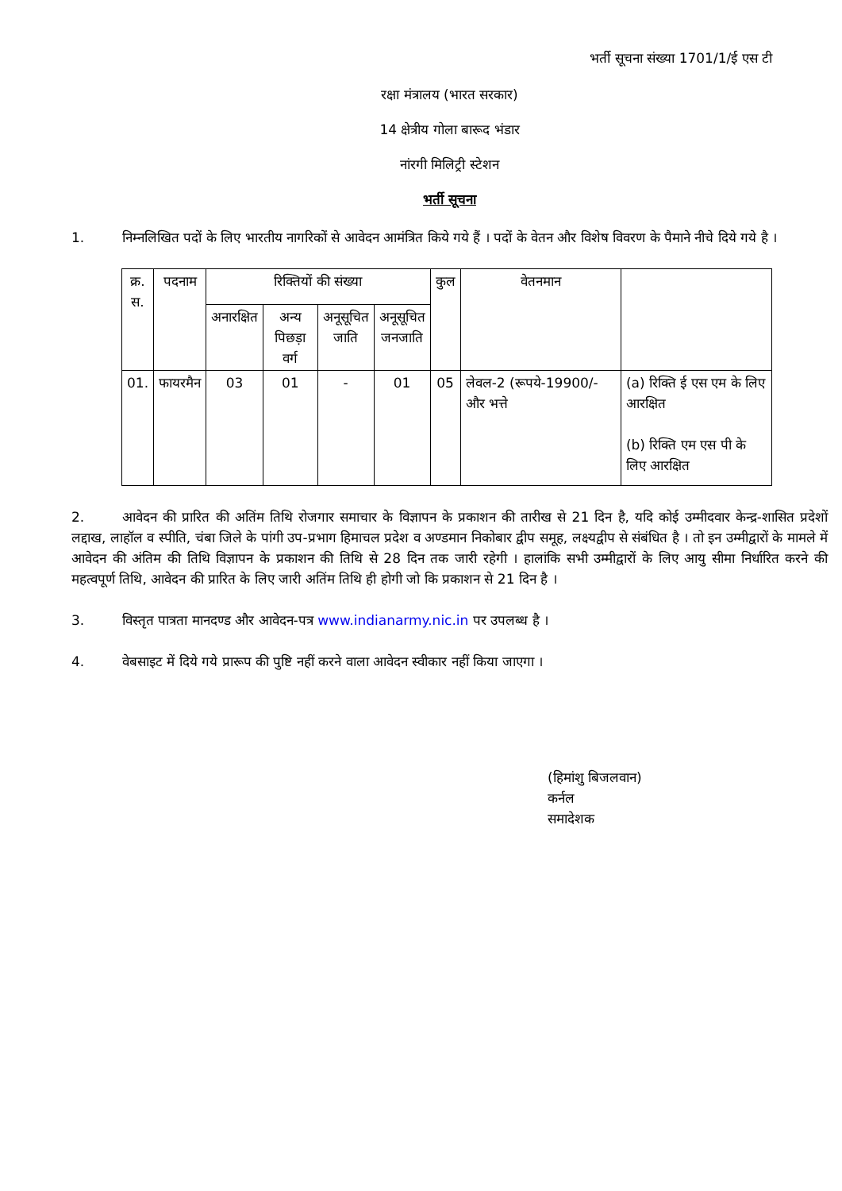भर्ती सूचना संख्या 1701/1/ई एस टी
रक्षा मंत्रालय (भारत सरकार)
14 क्षेत्रीय गोला बारूद भंडार
नांरगी मिलिट्री स्टेशन
भर्ती सूचना
1. निम्नलिखित पदों के लिए भारतीय नागरिकों से आवेदन आमंत्रित किये गये हैं । पदों के वेतन और विशेष विवरण के पैमाने नीचे दिये गये है ।
| क्र. स. | पदनाम | रिक्तियों की संख्या | | | | कुल | वेतनमान | |
| --- | --- | --- | --- | --- | --- | --- | --- | --- |
| | | अनारक्षित | अन्य पिछड़ा वर्ग | अनूसूचित जाति | अनूसूचित जनजाति | | | |
| 01. | फायरमैन | 03 | 01 | - | 01 | 05 | लेवल-2 (रूपये-19900/- और भत्ते | (a) रिक्ति ई एस एम के लिए आरक्षित (b) रिक्ति एम एस पी के लिए आरक्षित |
2. आवेदन की प्रारित की अतिंम तिथि रोजगार समाचार के विज्ञापन के प्रकाशन की तारीख से 21 दिन है, यदि कोई उम्मीदवार केन्द्र-शासित प्रदेशों लद्दाख, लाहॉल व स्पीति, चंबा जिले के पांगी उप-प्रभाग हिमाचल प्रदेश व अण्डमान निकोबार द्वीप समूह, लक्ष्यद्वीप से संबंधित है । तो इन उम्मीद्वारों के मामले में आवेदन की अंतिम की तिथि विज्ञापन के प्रकाशन की तिथि से 28 दिन तक जारी रहेगी । हालांकि सभी उम्मीद्वारों के लिए आयु सीमा निर्धारित करने की महत्वपूर्ण तिथि, आवेदन की प्रारित के लिए जारी अतिंम तिथि ही होगी जो कि प्रकाशन से 21 दिन है ।
3. विस्तृत पात्रता मानदण्ड और आवेदन-पत्र www.indianarmy.nic.in पर उपलब्ध है ।
4. वेबसाइट में दिये गये प्रारूप की पुष्टि नहीं करने वाला आवेदन स्वीकार नहीं किया जाएगा ।
(हिमांशु बिजलवान)
कर्नल
समादेशक